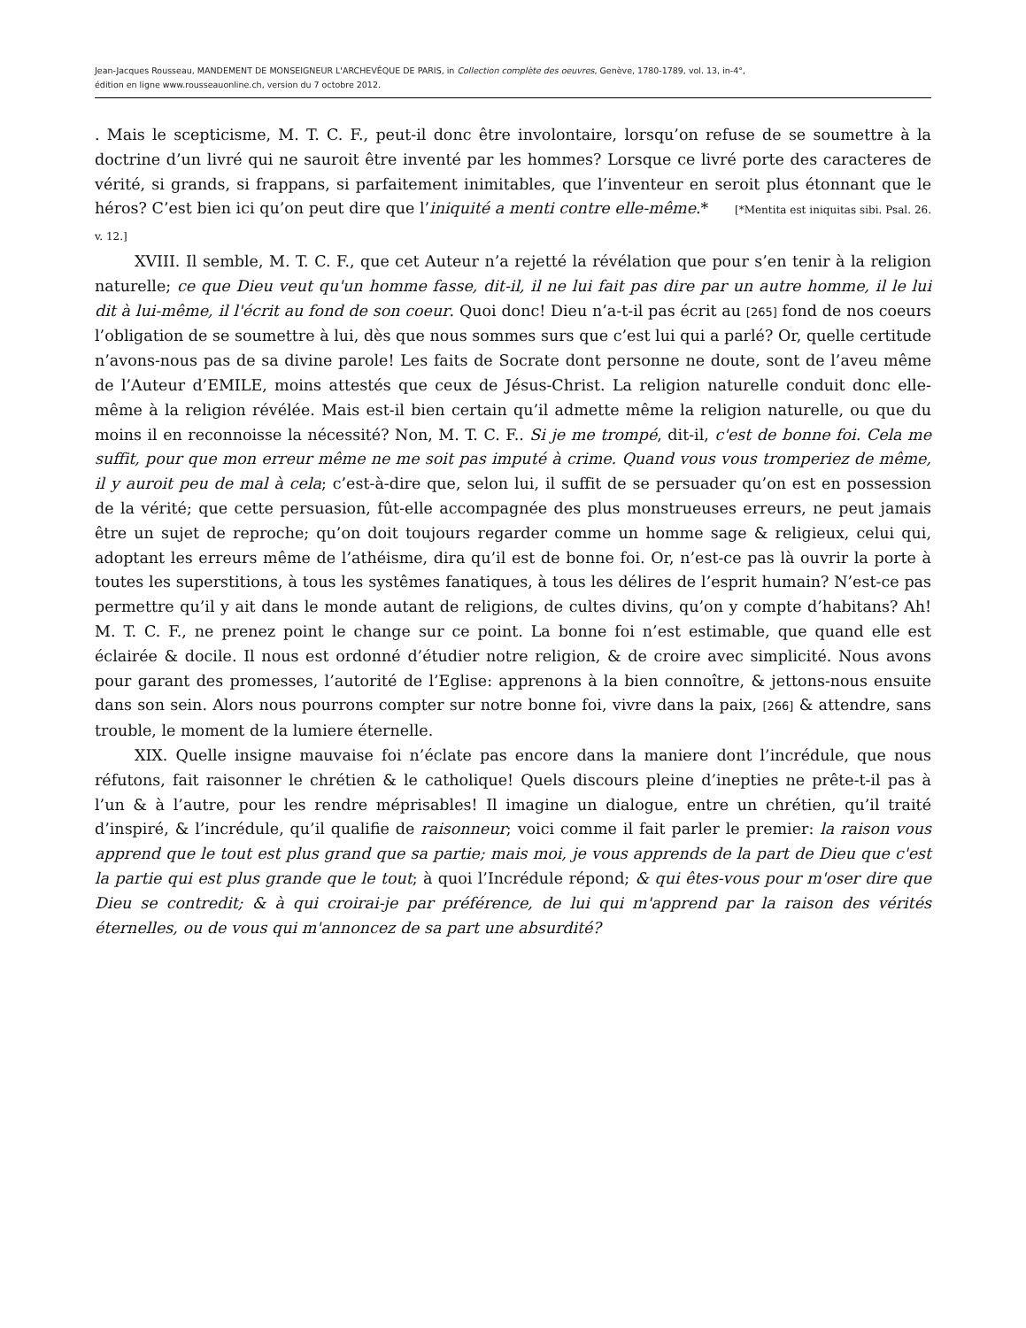Jean-Jacques Rousseau, MANDEMENT DE MONSEIGNEUR L'ARCHEVÊQUE DE PARIS, in Collection complète des oeuvres, Genève, 1780-1789, vol. 13, in-4°,
édition en ligne www.rousseauonline.ch, version du 7 octobre 2012.
. Mais le scepticisme, M. T. C. F., peut-il donc être involontaire, lorsqu’on refuse de se soumettre à la doctrine d’un livré qui ne sauroit être inventé par les hommes? Lorsque ce livré porte des caracteres de vérité, si grands, si frappans, si parfaitement inimitables, que l’inventeur en seroit plus étonnant que le héros? C’est bien ici qu’on peut dire que l’iniquité a menti contre elle-même.* [*Mentita est iniquitas sibi. Psal. 26. v. 12.]
XVIII. Il semble, M. T. C. F., que cet Auteur n’a rejetté la révélation que pour s’en tenir à la religion naturelle; ce que Dieu veut qu'un homme fasse, dit-il, il ne lui fait pas dire par un autre homme, il le lui dit à lui-même, il l'écrit au fond de son coeur. Quoi donc! Dieu n’a-t-il pas écrit au [265] fond de nos coeurs l’obligation de se soumettre à lui, dès que nous sommes surs que c’est lui qui a parlé? Or, quelle certitude n’avons-nous pas de sa divine parole! Les faits de Socrate dont personne ne doute, sont de l’aveu même de l’Auteur d’EMILE, moins attestés que ceux de Jésus-Christ. La religion naturelle conduit donc elle-même à la religion révélée. Mais est-il bien certain qu’il admette même la religion naturelle, ou que du moins il en reconnoisse la nécessité? Non, M. T. C. F.. Si je me trompé, dit-il, c'est de bonne foi. Cela me suffit, pour que mon erreur même ne me soit pas imputé à crime. Quand vous vous tromperiez de même, il y auroit peu de mal à cela; c’est-à-dire que, selon lui, il suffit de se persuader qu’on est en possession de la vérité; que cette persuasion, fût-elle accompagnée des plus monstrueuses erreurs, ne peut jamais être un sujet de reproche; qu’on doit toujours regarder comme un homme sage & religieux, celui qui, adoptant les erreurs même de l’athéisme, dira qu’il est de bonne foi. Or, n’est-ce pas là ouvrir la porte à toutes les superstitions, à tous les systêmes fanatiques, à tous les délires de l’esprit humain? N’est-ce pas permettre qu’il y ait dans le monde autant de religions, de cultes divins, qu’on y compte d’habitans? Ah! M. T. C. F., ne prenez point le change sur ce point. La bonne foi n’est estimable, que quand elle est éclairée & docile. Il nous est ordonné d’étudier notre religion, & de croire avec simplicité. Nous avons pour garant des promesses, l’autorité de l’Eglise: apprenons à la bien connoître, & jettons-nous ensuite dans son sein. Alors nous pourrons compter sur notre bonne foi, vivre dans la paix, [266] & attendre, sans trouble, le moment de la lumiere éternelle.
XIX. Quelle insigne mauvaise foi n’éclate pas encore dans la maniere dont l’incrédule, que nous réfutons, fait raisonner le chrétien & le catholique! Quels discours pleine d’inepties ne prête-t-il pas à l’un & à l’autre, pour les rendre méprisables! Il imagine un dialogue, entre un chrétien, qu’il traité d’inspiré, & l’incrédule, qu’il qualifie de raisonneur; voici comme il fait parler le premier: la raison vous apprend que le tout est plus grand que sa partie; mais moi, je vous apprends de la part de Dieu que c'est la partie qui est plus grande que le tout; à quoi l’Incrédule répond; & qui êtes-vous pour m'oser dire que Dieu se contredit; & à qui croirai-je par préférence, de lui qui m'apprend par la raison des vérités éternelles, ou de vous qui m'annoncez de sa part une absurdité?